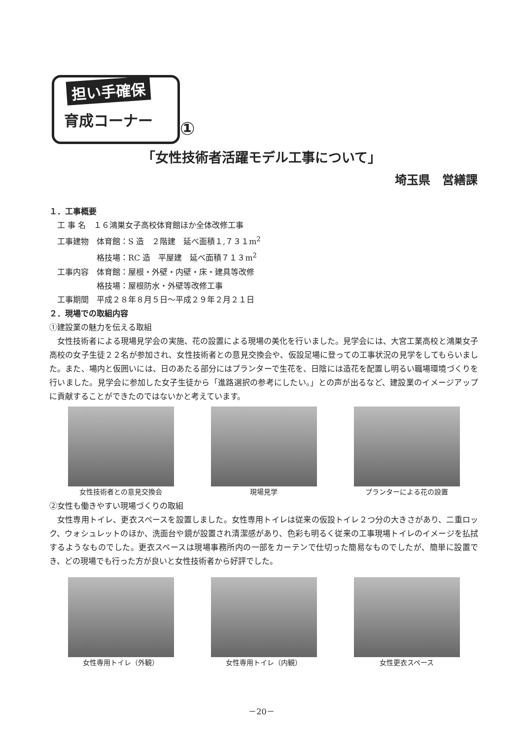担い手確保
育成コーナー
①
「女性技術者活躍モデル工事について」
埼玉県　営繕課
１．工事概要
　工 事 名　１６鴻巣女子高校体育館ほか全体改修工事
　工事建物　体育館：S 造　２階建　延べ面積１,７３１m<sup>2</sup>
　　　　　　格技場：RC 造　平屋建　延べ面積７１３m<sup>2</sup>
　工事内容　体育館：屋根・外壁・内壁・床・建具等改修
　　　　　　格技場：屋根防水・外壁等改修工事
　工事期間　平成２８年８月５日～平成２９年２月２１日
２．現場での取組内容
①建設業の魅力を伝える取組
女性技術者による現場見学会の実施、花の設置による現場の美化を行いました。見学会には、大宮工業高校と鴻巣女子高校の女子生徒２２名が参加され、女性技術者との意見交換会や、仮設足場に登っての工事状況の見学をしてもらいました。また、場内と仮囲いには、日のあたる部分にはプランターで生花を、日陰には造花を配置し明るい職場環境づくりを行いました。見学会に参加した女子生徒から「進路選択の参考にしたい。」との声が出るなど、建設業のイメージアップに貢献することができたのではないかと考えています。
女性技術者との意見交換会 現場見学 プランターによる花の設置
②女性も働きやすい現場づくりの取組
女性専用トイレ、更衣スペースを設置しました。女性専用トイレは従来の仮設トイレ２つ分の大きさがあり、二重ロック、ウォシュレットのほか、洗面台や鏡が設置され清潔感があり、色彩も明るく従来の工事現場トイレのイメージを払拭するようなものでした。更衣スペースは現場事務所内の一部をカーテンで仕切った簡易なものでしたが、簡単に設置でき、どの現場でも行った方が良いと女性技術者から好評でした。
女性専用トイレ（外観） 女性専用トイレ（内観） 女性更衣スペース
－20－